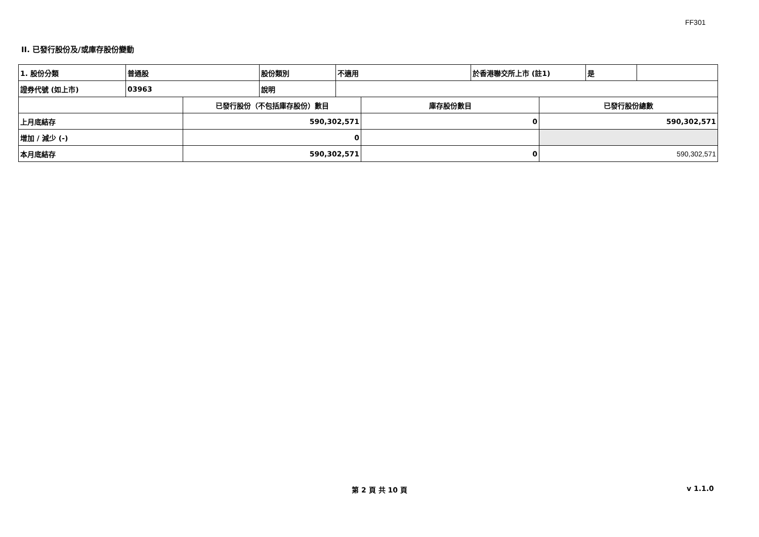FF301
II. 已發行股份及/或庫存股份變動
| 1. 股份分類 | 普通股 | 股份類別 | 不適用 | 於香港聯交所上市 (註1) | 是 | |
| 證券代號 (如上市) | 03963 | 說明 | | | | |
| | 已發行股份（不包括庫存股份）數目 | 庫存股份數目 | 已發行股份總數 |
| 上月底結存 | 590,302,571 | 0 | 590,302,571 |
| 增加 / 減少 (-) | 0 | | |
| 本月底結存 | 590,302,571 | 0 | 590,302,571 |
第 2 頁 共 10 頁 v 1.1.0